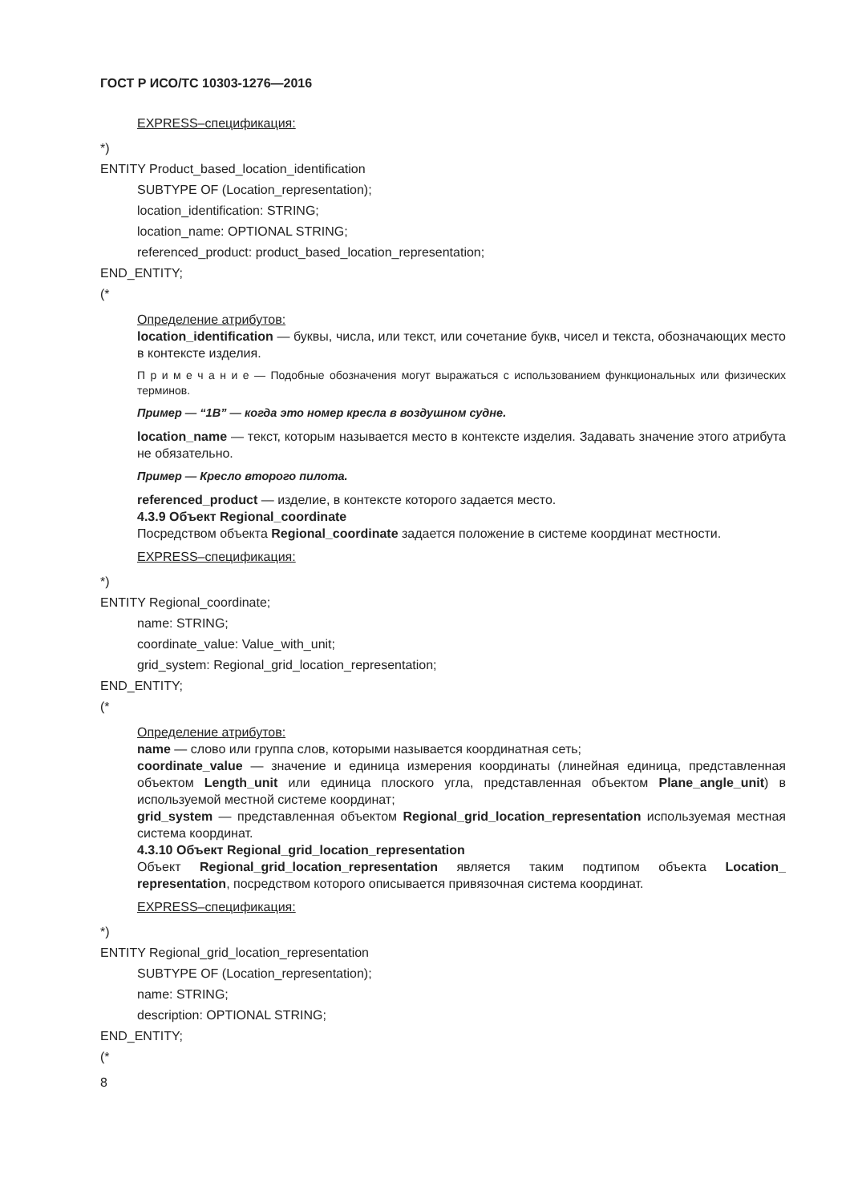ГОСТ Р ИСО/ТС 10303-1276—2016
EXPRESS–спецификация:
*)
ENTITY Product_based_location_identification
SUBTYPE OF (Location_representation);
location_identification: STRING;
location_name: OPTIONAL STRING;
referenced_product: product_based_location_representation;
END_ENTITY;
(*
Определение атрибутов:
location_identification — буквы, числа, или текст, или сочетание букв, чисел и текста, обозначающих место в контексте изделия.
П р и м е ч а н и е — Подобные обозначения могут выражаться с использованием функциональных или физических терминов.
Пример — “1В” — когда это номер кресла в воздушном судне.
location_name — текст, которым называется место в контексте изделия. Задавать значение этого атрибута не обязательно.
Пример — Кресло второго пилота.
referenced_product — изделие, в контексте которого задается место.
4.3.9 Объект Regional_coordinate
Посредством объекта Regional_coordinate задается положение в системе координат местности.
EXPRESS–спецификация:
*)
ENTITY Regional_coordinate;
name: STRING;
coordinate_value: Value_with_unit;
grid_system: Regional_grid_location_representation;
END_ENTITY;
(*
Определение атрибутов:
name — слово или группа слов, которыми называется координатная сеть;
coordinate_value — значение и единица измерения координаты (линейная единица, представленная объектом Length_unit или единица плоского угла, представленная объектом Plane_angle_unit) в используемой местной системе координат;
grid_system — представленная объектом Regional_grid_location_representation используемая местная система координат.
4.3.10 Объект Regional_grid_location_representation
Объект Regional_grid_location_representation является таким подтипом объекта Location_ representation, посредством которого описывается привязочная система координат.
EXPRESS–спецификация:
*)
ENTITY Regional_grid_location_representation
SUBTYPE OF (Location_representation);
name: STRING;
description: OPTIONAL STRING;
END_ENTITY;
(*
8